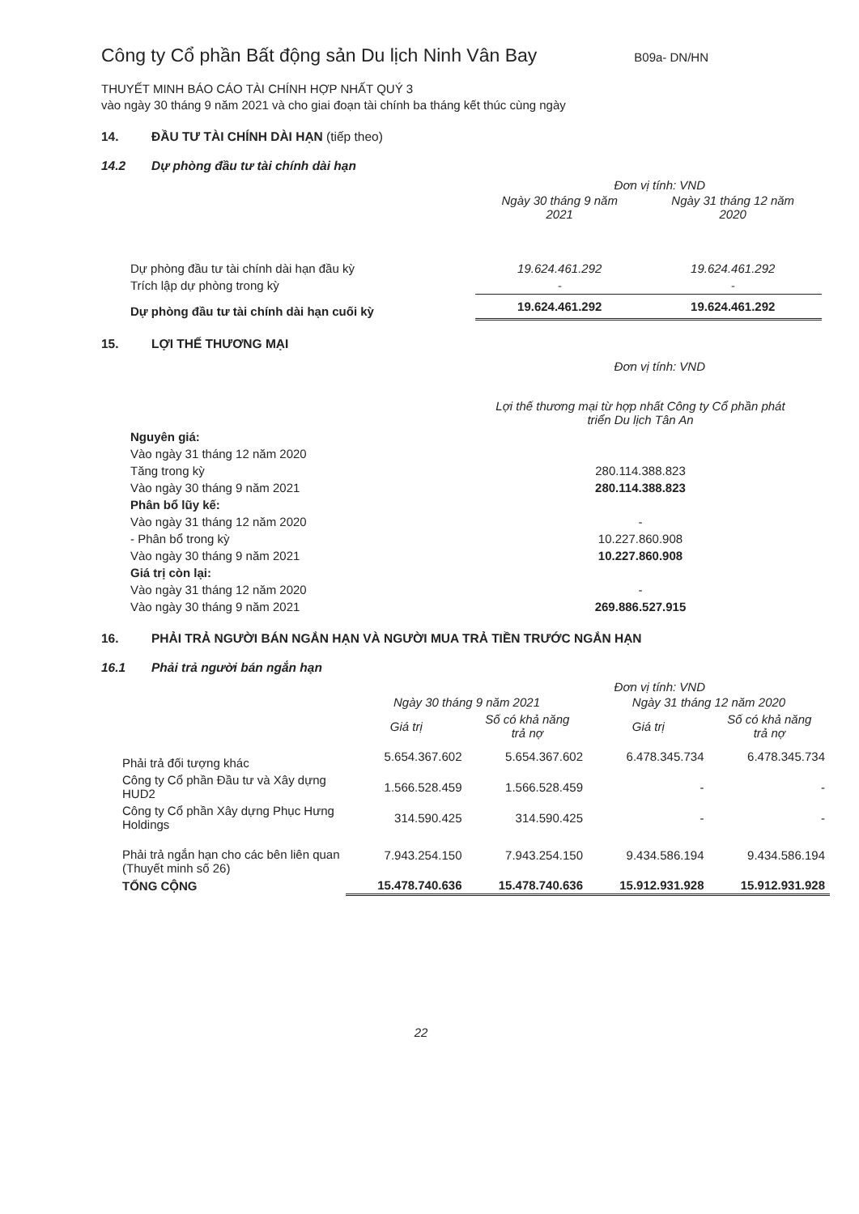Công ty Cổ phần Bất động sản Du lịch Ninh Vân Bay
B09a- DN/HN
THUYẾT MINH BÁO CÁO TÀI CHÍNH HỢP NHẤT QUÝ 3
vào ngày 30 tháng 9 năm 2021 và cho giai đoạn tài chính ba tháng kết thúc cùng ngày
14. ĐẦU TƯ TÀI CHÍNH DÀI HẠN (tiếp theo)
14.2 Dự phòng đầu tư tài chính dài hạn
Đơn vị tính: VND
| | Ngày 30 tháng 9 năm 2021 | Ngày 31 tháng 12 năm 2020 |
| --- | --- | --- |
| Dự phòng đầu tư tài chính dài hạn đầu kỳ | 19.624.461.292 | 19.624.461.292 |
| Trích lập dự phòng trong kỳ | - | - |
| Dự phòng đầu tư tài chính dài hạn cuối kỳ | 19.624.461.292 | 19.624.461.292 |
15. LỢI THẾ THƯƠNG MẠI
Đơn vị tính: VND
| | Lợi thế thương mại từ hợp nhất Công ty Cổ phần phát triển Du lịch Tân An |
| --- | --- |
| Nguyên giá: | |
| Vào ngày 31 tháng 12 năm 2020 | |
| Tăng trong kỳ | 280.114.388.823 |
| Vào ngày 30 tháng 9 năm 2021 | 280.114.388.823 |
| Phân bổ lũy kế: | |
| Vào ngày 31 tháng 12 năm 2020 | - |
| - Phân bổ trong kỳ | 10.227.860.908 |
| Vào ngày 30 tháng 9 năm 2021 | 10.227.860.908 |
| Giá trị còn lại: | |
| Vào ngày 31 tháng 12 năm 2020 | - |
| Vào ngày 30 tháng 9 năm 2021 | 269.886.527.915 |
16. PHẢI TRẢ NGƯỜI BÁN NGẮN HẠN VÀ NGƯỜI MUA TRẢ TIỀN TRƯỚC NGẮN HẠN
16.1 Phải trả người bán ngắn hạn
Đơn vị tính: VND
| | Ngày 30 tháng 9 năm 2021 | | Ngày 31 tháng 12 năm 2020 | |
| --- | --- | --- | --- | --- |
| | Giá trị | Số có khả năng trả nợ | Giá trị | Số có khả năng trả nợ |
| Phải trả đối tượng khác | 5.654.367.602 | 5.654.367.602 | 6.478.345.734 | 6.478.345.734 |
| Công ty Cổ phần Đầu tư và Xây dựng HUD2 | 1.566.528.459 | 1.566.528.459 | - | - |
| Công ty Cổ phần Xây dựng Phục Hưng Holdings | 314.590.425 | 314.590.425 | - | - |
| Phải trả ngắn hạn cho các bên liên quan (Thuyết minh số 26) | 7.943.254.150 | 7.943.254.150 | 9.434.586.194 | 9.434.586.194 |
| TỔNG CỘNG | 15.478.740.636 | 15.478.740.636 | 15.912.931.928 | 15.912.931.928 |
22